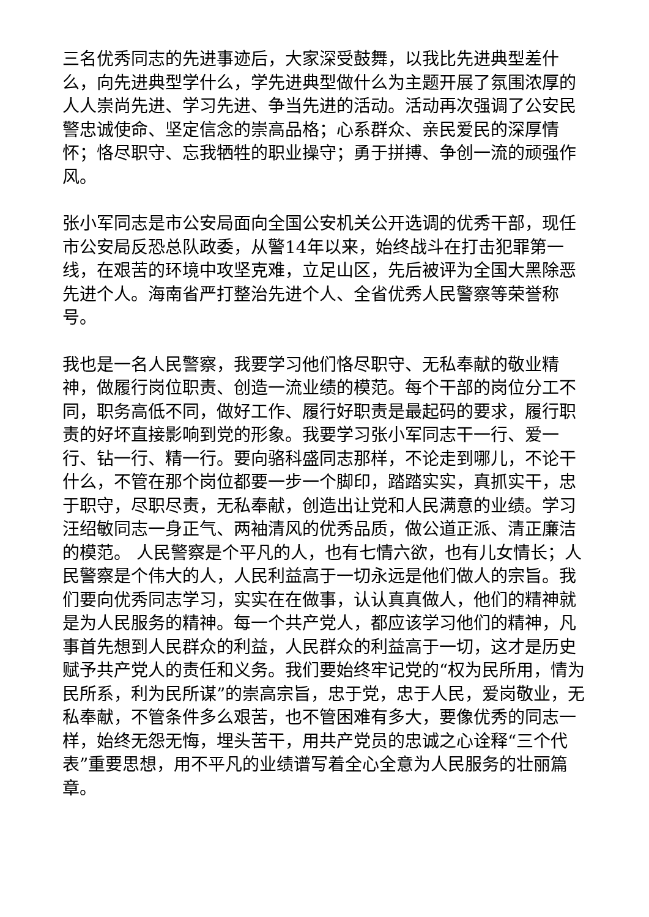三名优秀同志的先进事迹后，大家深受鼓舞，以我比先进典型差什么，向先进典型学什么，学先进典型做什么为主题开展了氛围浓厚的人人崇尚先进、学习先进、争当先进的活动。活动再次强调了公安民警忠诚使命、坚定信念的崇高品格；心系群众、亲民爱民的深厚情怀；恪尽职守、忘我牺牲的职业操守；勇于拼搏、争创一流的顽强作风。
张小军同志是市公安局面向全国公安机关公开选调的优秀干部，现任市公安局反恐总队政委，从警14年以来，始终战斗在打击犯罪第一线，在艰苦的环境中攻坚克难，立足山区，先后被评为全国大黑除恶先进个人。海南省严打整治先进个人、全省优秀人民警察等荣誉称号。
我也是一名人民警察，我要学习他们恪尽职守、无私奉献的敬业精神，做履行岗位职责、创造一流业绩的模范。每个干部的岗位分工不同，职务高低不同，做好工作、履行好职责是最起码的要求，履行职责的好坏直接影响到党的形象。我要学习张小军同志干一行、爱一行、钻一行、精一行。要向骆科盛同志那样，不论走到哪儿，不论干什么，不管在那个岗位都要一步一个脚印，踏踏实实，真抓实干，忠于职守，尽职尽责，无私奉献，创造出让党和人民满意的业绩。学习汪绍敏同志一身正气、两袖清风的优秀品质，做公道正派、清正廉洁的模范。 人民警察是个平凡的人，也有七情六欲，也有儿女情长；人民警察是个伟大的人，人民利益高于一切永远是他们做人的宗旨。我们要向优秀同志学习，实实在在做事，认认真真做人，他们的精神就是为人民服务的精神。每一个共产党人，都应该学习他们的精神，凡事首先想到人民群众的利益，人民群众的利益高于一切，这才是历史赋予共产党人的责任和义务。我们要始终牢记党的“权为民所用，情为民所系，利为民所谋”的崇高宗旨，忠于党，忠于人民，爱岗敬业，无私奉献，不管条件多么艰苦，也不管困难有多大，要像优秀的同志一样，始终无怨无悔，埋头苦干，用共产党员的忠诚之心诠释“三个代表”重要思想，用不平凡的业绩谱写着全心全意为人民服务的壮丽篇章。